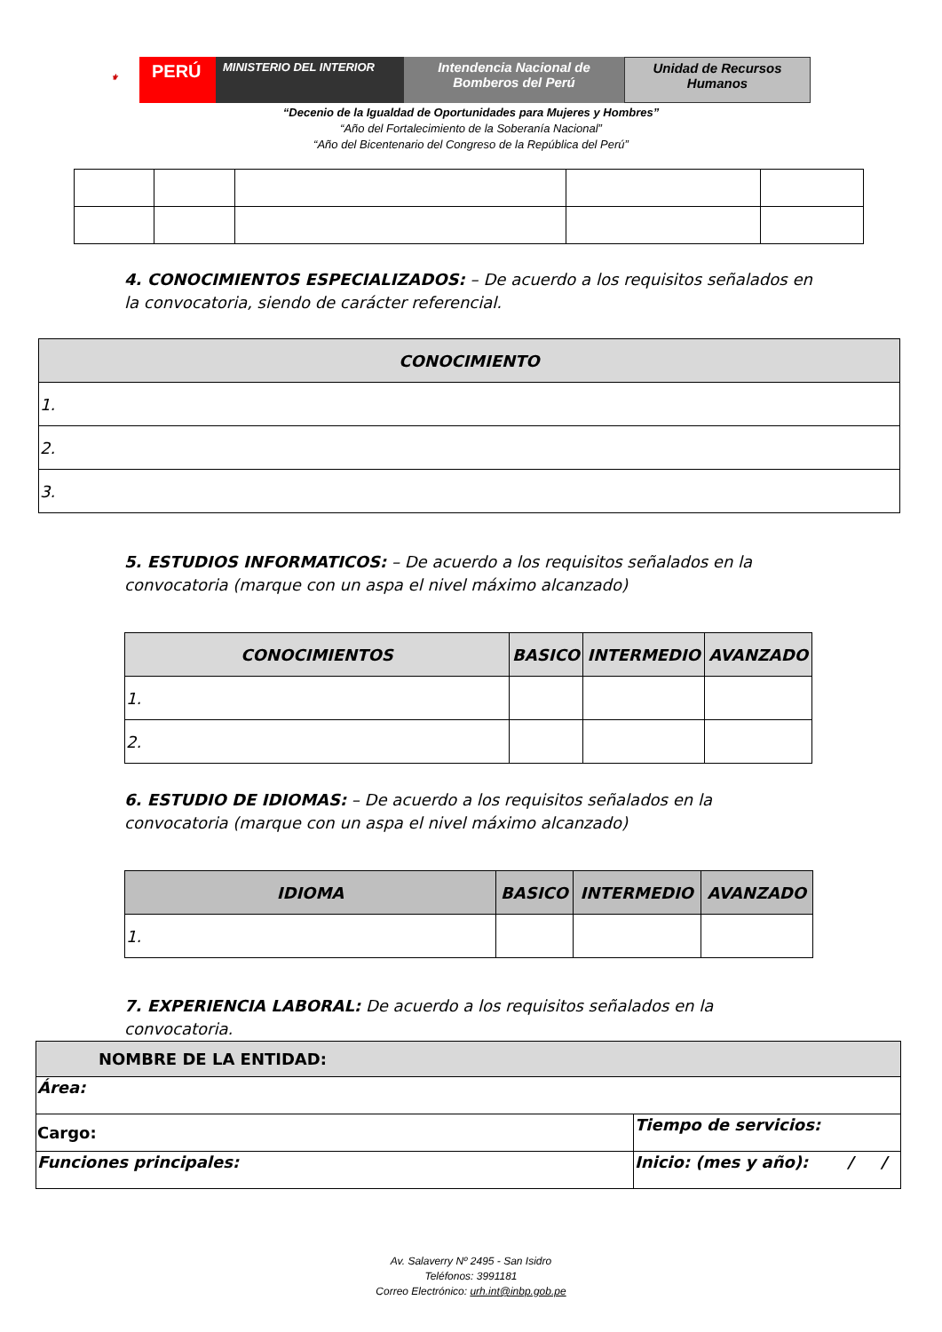⚜
PERÚ
MINISTERIO DEL INTERIOR
Intendencia Nacional de
Bomberos del Perú
Unidad de Recursos
Humanos
“Decenio de la Igualdad de Oportunidades para Mujeres y Hombres”
“Año del Fortalecimiento de la Soberanía Nacional”
“Año del Bicentenario del Congreso de la República del Perú”
4. CONOCIMIENTOS ESPECIALIZADOS: – De acuerdo a los requisitos señalados en la convocatoria, siendo de carácter referencial.
| CONOCIMIENTO |
| --- |
| 1. |
| 2. |
| 3. |
5. ESTUDIOS INFORMATICOS: – De acuerdo a los requisitos señalados en la convocatoria (marque con un aspa el nivel máximo alcanzado)
| CONOCIMIENTOS | BASICO | INTERMEDIO | AVANZADO |
| --- | --- | --- | --- |
| 1. | | | |
| 2. | | | |
6. ESTUDIO DE IDIOMAS: – De acuerdo a los requisitos señalados en la convocatoria (marque con un aspa el nivel máximo alcanzado)
| IDIOMA | BASICO | INTERMEDIO | AVANZADO |
| --- | --- | --- | --- |
| 1. | | | |
7. EXPERIENCIA LABORAL: De acuerdo a los requisitos señalados en la convocatoria.
| NOMBRE DE LA ENTIDAD: | |
| Área: | |
| Cargo: | Tiempo de servicios: |
| Funciones principales: | Inicio: (mes y año): / / |
Av. Salaverry Nº 2495 - San Isidro
Teléfonos: 3991181
Correo Electrónico: urh.int@inbp.gob.pe